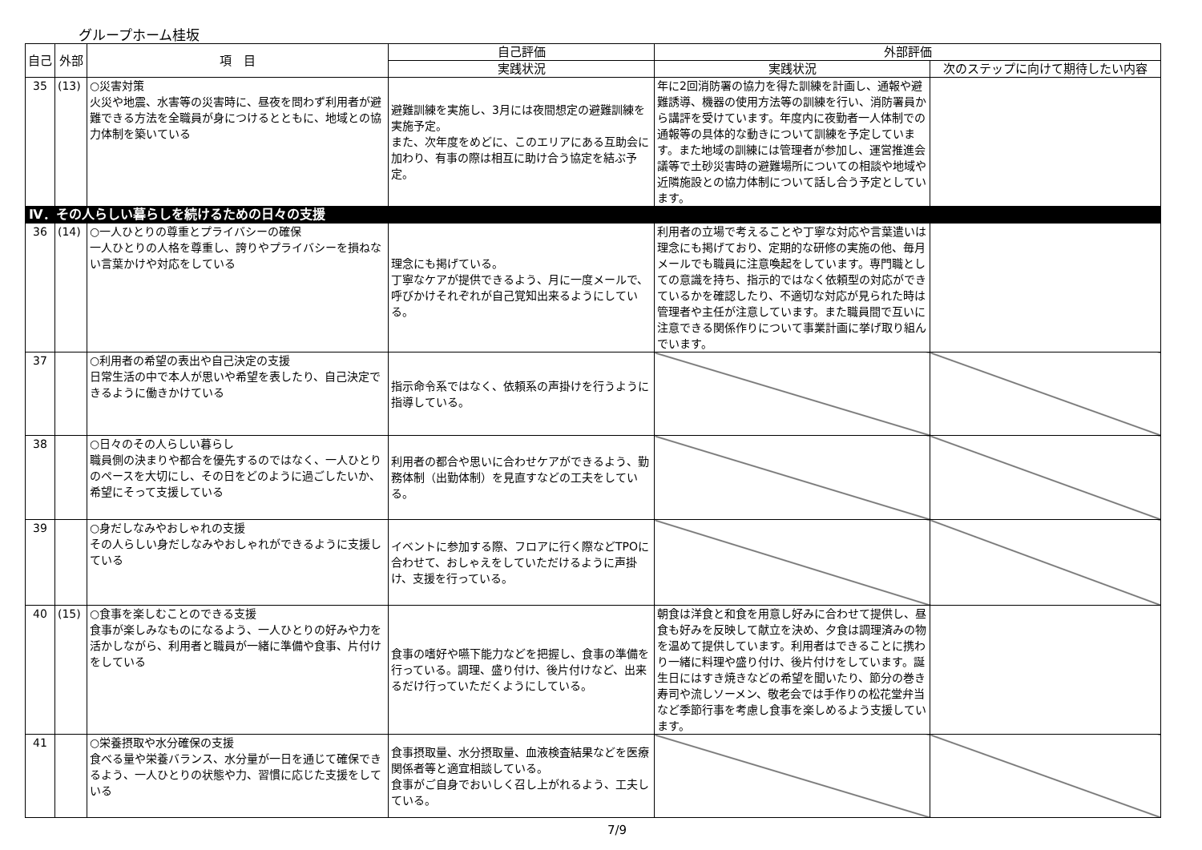グループホーム桂坂
| 自己 | 外部 | 項 目 | 自己評価 | 外部評価 | |
| --- | --- | --- | --- | --- | --- |
| | | | 実践状況 | 実践状況 | 次のステップに向けて期待したい内容 |
| 35 | (13) | ○災害対策 火災や地震、水害等の災害時に、昼夜を問わず利用者が避難できる方法を全職員が身につけるとともに、地域との協力体制を築いている | 避難訓練を実施し、3月には夜間想定の避難訓練を実施予定。 また、次年度をめどに、このエリアにある互助会に加わり、有事の際は相互に助け合う協定を結ぶ予定。 | 年に2回消防署の協力を得た訓練を計画し、通報や避難誘導、機器の使用方法等の訓練を行い、消防署員から講評を受けています。年度内に夜勤者一人体制での通報等の具体的な動きについて訓練を予定しています。また地域の訓練には管理者が参加し、運営推進会議等で土砂災害時の避難場所についての相談や地域や近隣施設との協力体制について話し合う予定としています。 | |
| Ⅳ．その人らしい暮らしを続けるための日々の支援 | | | | | |
| 36 | (14) | ○一人ひとりの尊重とプライバシーの確保 一人ひとりの人格を尊重し、誇りやプライバシーを損ねない言葉かけや対応をしている | 理念にも掲げている。 丁寧なケアが提供できるよう、月に一度メールで、呼びかけそれぞれが自己覚知出来るようにしている。 | 利用者の立場で考えることや丁寧な対応や言葉遣いは理念にも掲げており、定期的な研修の実施の他、毎月メールでも職員に注意喚起をしています。専門職としての意識を持ち、指示的ではなく依頼型の対応ができているかを確認したり、不適切な対応が見られた時は管理者や主任が注意しています。また職員間で互いに注意できる関係作りについて事業計画に挙げ取り組んでいます。 | |
| 37 | | ○利用者の希望の表出や自己決定の支援 日常生活の中で本人が思いや希望を表したり、自己決定できるように働きかけている | 指示命令系ではなく、依頼系の声掛けを行うように指導している。 | | |
| 38 | | ○日々のその人らしい暮らし 職員側の決まりや都合を優先するのではなく、一人ひとりのペースを大切にし、その日をどのように過ごしたいか、希望にそって支援している | 利用者の都合や思いに合わせケアができるよう、勤務体制（出勤体制）を見直すなどの工夫をしている。 | | |
| 39 | | ○身だしなみやおしゃれの支援 その人らしい身だしなみやおしゃれができるように支援している | イベントに参加する際、フロアに行く際などTPOに合わせて、おしゃえをしていただけるように声掛け、支援を行っている。 | | |
| 40 | (15) | ○食事を楽しむことのできる支援 食事が楽しみなものになるよう、一人ひとりの好みや力を活かしながら、利用者と職員が一緒に準備や食事、片付けをしている | 食事の嗜好や嚥下能力などを把握し、食事の準備を行っている。調理、盛り付け、後片付けなど、出来るだけ行っていただくようにしている。 | 朝食は洋食と和食を用意し好みに合わせて提供し、昼食も好みを反映して献立を決め、夕食は調理済みの物を温めて提供しています。利用者はできることに携わり一緒に料理や盛り付け、後片付けをしています。誕生日にはすき焼きなどの希望を聞いたり、節分の巻き寿司や流しソーメン、敬老会では手作りの松花堂弁当など季節行事を考慮し食事を楽しめるよう支援しています。 | |
| 41 | | ○栄養摂取や水分確保の支援 食べる量や栄養バランス、水分量が一日を通じて確保できるよう、一人ひとりの状態や力、習慣に応じた支援をしている | 食事摂取量、水分摂取量、血液検査結果などを医療関係者等と適宜相談している。 食事がご自身でおいしく召し上がれるよう、工夫している。 | | |
7/9